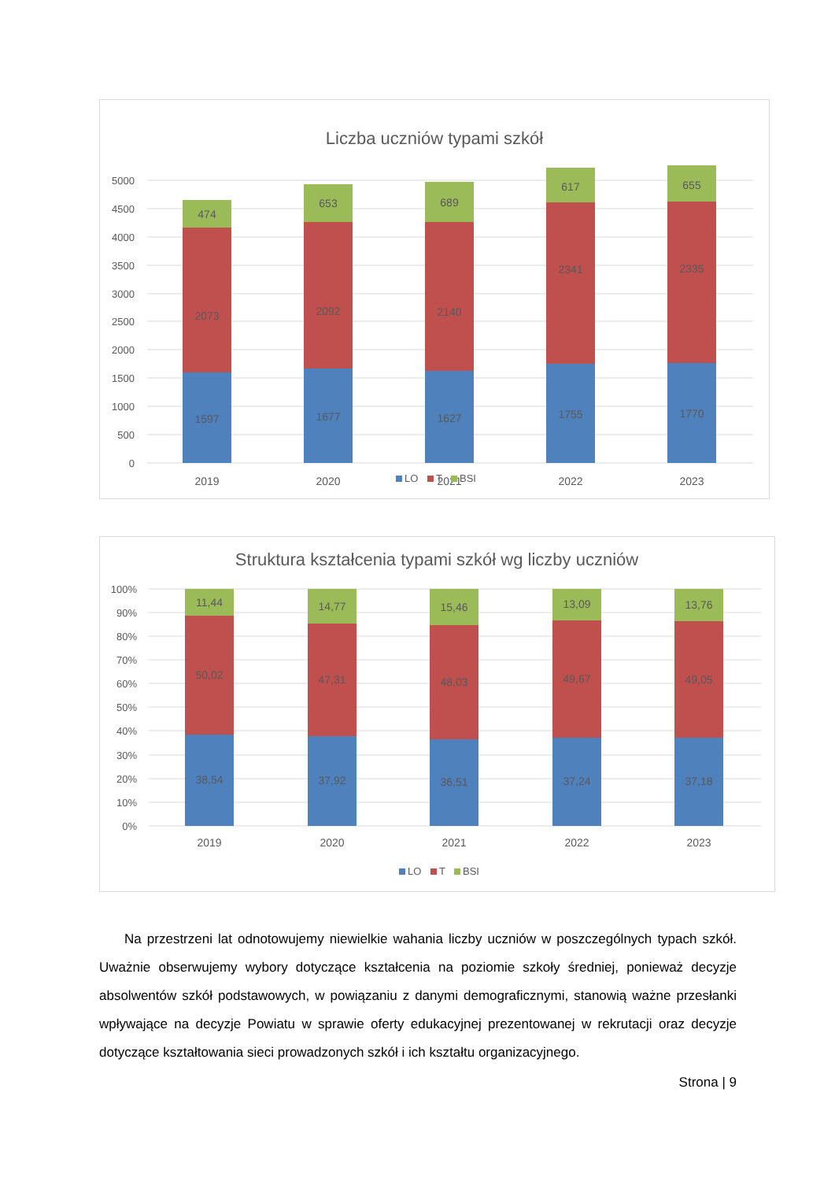Liczba uczniów typami szkół
5000
4500
4000
3500
3000
2500
2000
1500
1000
500
0
1597
2073
474
1677
2092
653
1627
2140
689
1755
2341
617
1770
2335
655
2019
2020
2021
2022
2023
LO
T
BSI
Struktura kształcenia typami szkół wg liczby uczniów
100%
90%
80%
70%
60%
50%
40%
30%
20%
10%
0%
38,54
50,02
11,44
37,92
47,31
14,77
36,51
48,03
15,46
37,24
49,67
13,09
37,18
49,05
13,76
2019
2020
2021
2022
2023
LO
T
BSI
Na przestrzeni lat odnotowujemy niewielkie wahania liczby uczniów w poszczególnych typach szkół. Uważnie obserwujemy wybory dotyczące kształcenia na poziomie szkoły średniej, ponieważ decyzje absolwentów szkół podstawowych, w powiązaniu z danymi demograficznymi, stanowią ważne przesłanki wpływające na decyzje Powiatu w sprawie oferty edukacyjnej prezentowanej w rekrutacji oraz decyzje dotyczące kształtowania sieci prowadzonych szkół i ich kształtu organizacyjnego.
Strona | 9